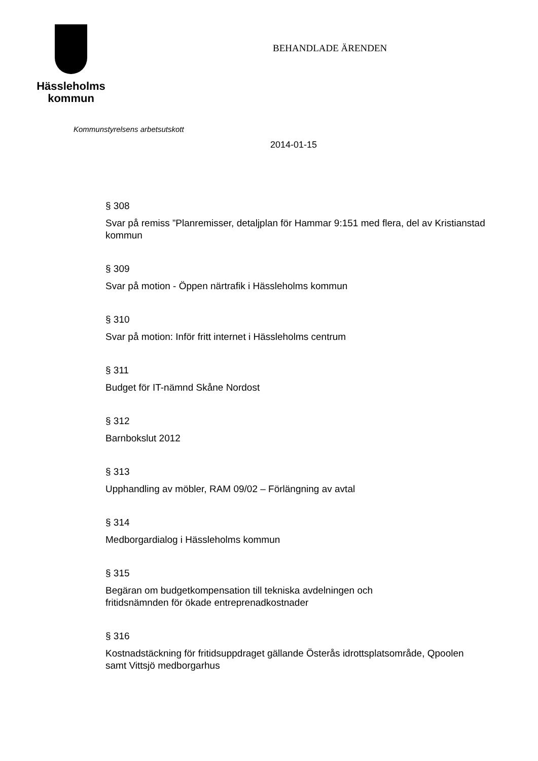Hässleholms
kommun
BEHANDLADE ÄRENDEN
Kommunstyrelsens arbetsutskott
2014-01-15
§ 308
Svar på remiss ”Planremisser, detaljplan för Hammar 9:151 med flera, del av Kristianstad kommun
§ 309
Svar på motion - Öppen närtrafik i Hässleholms kommun
§ 310
Svar på motion: Inför fritt internet i Hässleholms centrum
§ 311
Budget för IT-nämnd Skåne Nordost
§ 312
Barnbokslut 2012
§ 313
Upphandling av möbler, RAM 09/02 – Förlängning av avtal
§ 314
Medborgardialog i Hässleholms kommun
§ 315
Begäran om budgetkompensation till tekniska avdelningen och
fritidsnämnden för ökade entreprenadkostnader
§ 316
Kostnadstäckning för fritidsuppdraget gällande Österås idrottsplatsområde, Qpoolen samt Vittsjö medborgarhus